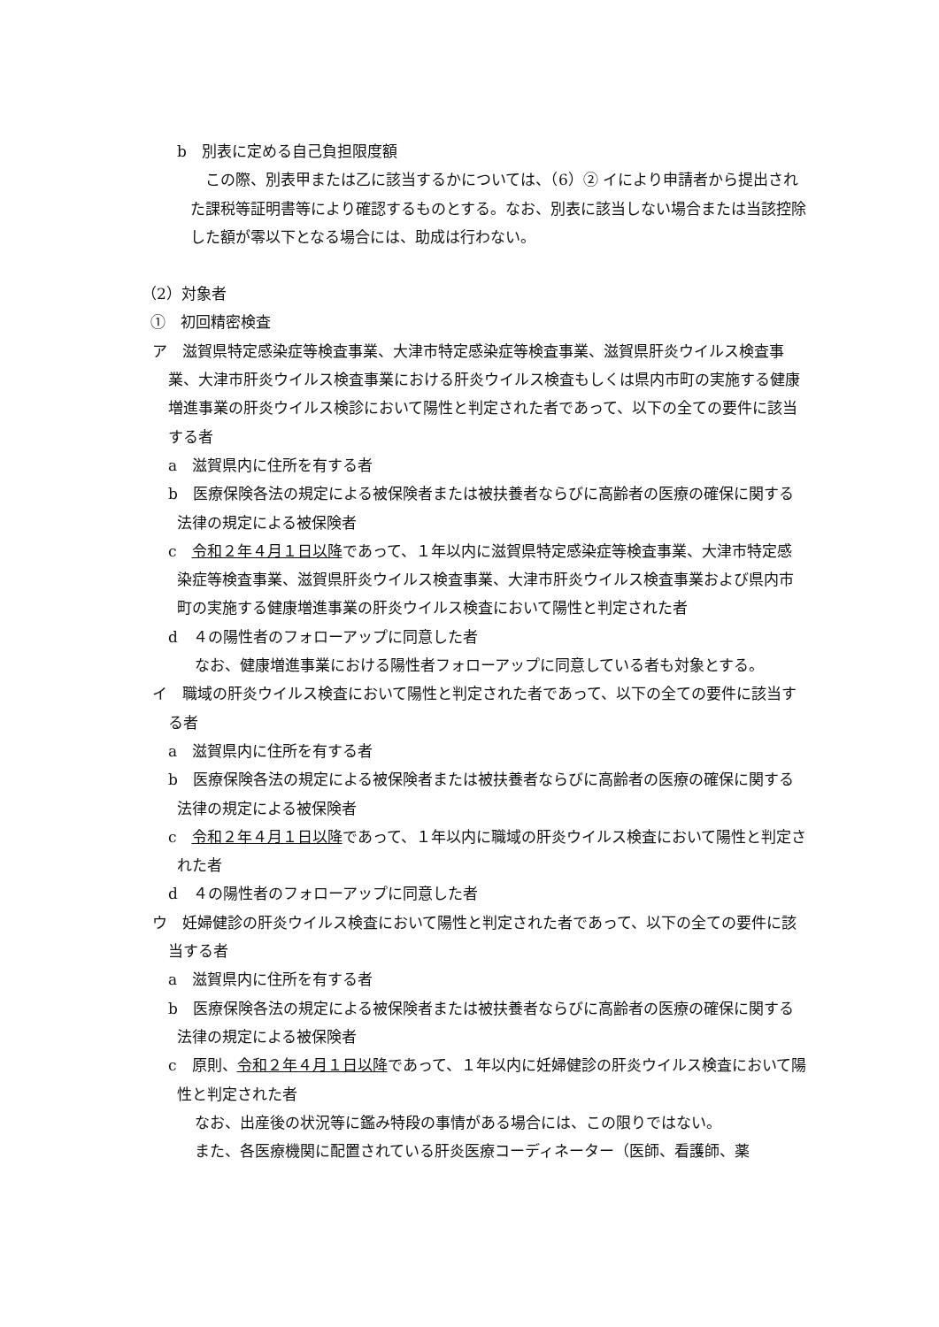b　別表に定める自己負担限度額
この際、別表甲または乙に該当するかについては、（6）② イにより申請者から提出された課税等証明書等により確認するものとする。なお、別表に該当しない場合または当該控除した額が零以下となる場合には、助成は行わない。
（2）対象者
①　初回精密検査
ア　滋賀県特定感染症等検査事業、大津市特定感染症等検査事業、滋賀県肝炎ウイルス検査事業、大津市肝炎ウイルス検査事業における肝炎ウイルス検査もしくは県内市町の実施する健康増進事業の肝炎ウイルス検診において陽性と判定された者であって、以下の全ての要件に該当する者
a　滋賀県内に住所を有する者
b　医療保険各法の規定による被保険者または被扶養者ならびに高齢者の医療の確保に関する法律の規定による被保険者
c　令和２年４月１日以降であって、１年以内に滋賀県特定感染症等検査事業、大津市特定感染症等検査事業、滋賀県肝炎ウイルス検査事業、大津市肝炎ウイルス検査事業および県内市町の実施する健康増進事業の肝炎ウイルス検査において陽性と判定された者
d　４の陽性者のフォローアップに同意した者
なお、健康増進事業における陽性者フォローアップに同意している者も対象とする。
イ　職域の肝炎ウイルス検査において陽性と判定された者であって、以下の全ての要件に該当する者
a　滋賀県内に住所を有する者
b　医療保険各法の規定による被保険者または被扶養者ならびに高齢者の医療の確保に関する法律の規定による被保険者
c　令和２年４月１日以降であって、１年以内に職域の肝炎ウイルス検査において陽性と判定された者
d　４の陽性者のフォローアップに同意した者
ウ　妊婦健診の肝炎ウイルス検査において陽性と判定された者であって、以下の全ての要件に該当する者
a　滋賀県内に住所を有する者
b　医療保険各法の規定による被保険者または被扶養者ならびに高齢者の医療の確保に関する法律の規定による被保険者
c　原則、令和２年４月１日以降であって、１年以内に妊婦健診の肝炎ウイルス検査において陽性と判定された者
なお、出産後の状況等に鑑み特段の事情がある場合には、この限りではない。
また、各医療機関に配置されている肝炎医療コーディネーター（医師、看護師、薬